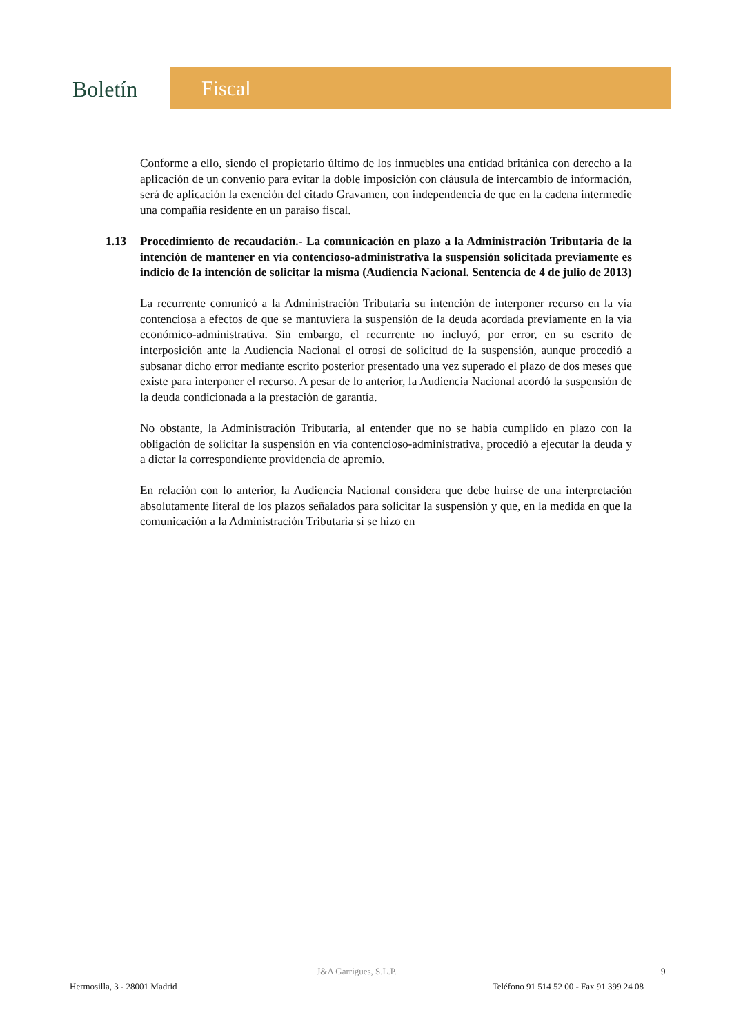Boletín
Fiscal
Conforme a ello, siendo el propietario último de los inmuebles una entidad británica con derecho a la aplicación de un convenio para evitar la doble imposición con cláusula de intercambio de información, será de aplicación la exención del citado Gravamen, con independencia de que en la cadena intermedie una compañía residente en un paraíso fiscal.
1.13 Procedimiento de recaudación.- La comunicación en plazo a la Administración Tributaria de la intención de mantener en vía contencioso-administrativa la suspensión solicitada previamente es indicio de la intención de solicitar la misma (Audiencia Nacional. Sentencia de 4 de julio de 2013)
La recurrente comunicó a la Administración Tributaria su intención de interponer recurso en la vía contenciosa a efectos de que se mantuviera la suspensión de la deuda acordada previamente en la vía económico-administrativa. Sin embargo, el recurrente no incluyó, por error, en su escrito de interposición ante la Audiencia Nacional el otrosí de solicitud de la suspensión, aunque procedió a subsanar dicho error mediante escrito posterior presentado una vez superado el plazo de dos meses que existe para interponer el recurso. A pesar de lo anterior, la Audiencia Nacional acordó la suspensión de la deuda condicionada a la prestación de garantía.
No obstante, la Administración Tributaria, al entender que no se había cumplido en plazo con la obligación de solicitar la suspensión en vía contencioso-administrativa, procedió a ejecutar la deuda y a dictar la correspondiente providencia de apremio.
En relación con lo anterior, la Audiencia Nacional considera que debe huirse de una interpretación absolutamente literal de los plazos señalados para solicitar la suspensión y que, en la medida en que la comunicación a la Administración Tributaria sí se hizo en
J&A Garrigues, S.L.P.
Hermosilla, 3 - 28001 Madrid Teléfono 91 514 52 00 - Fax 91 399 24 08
9